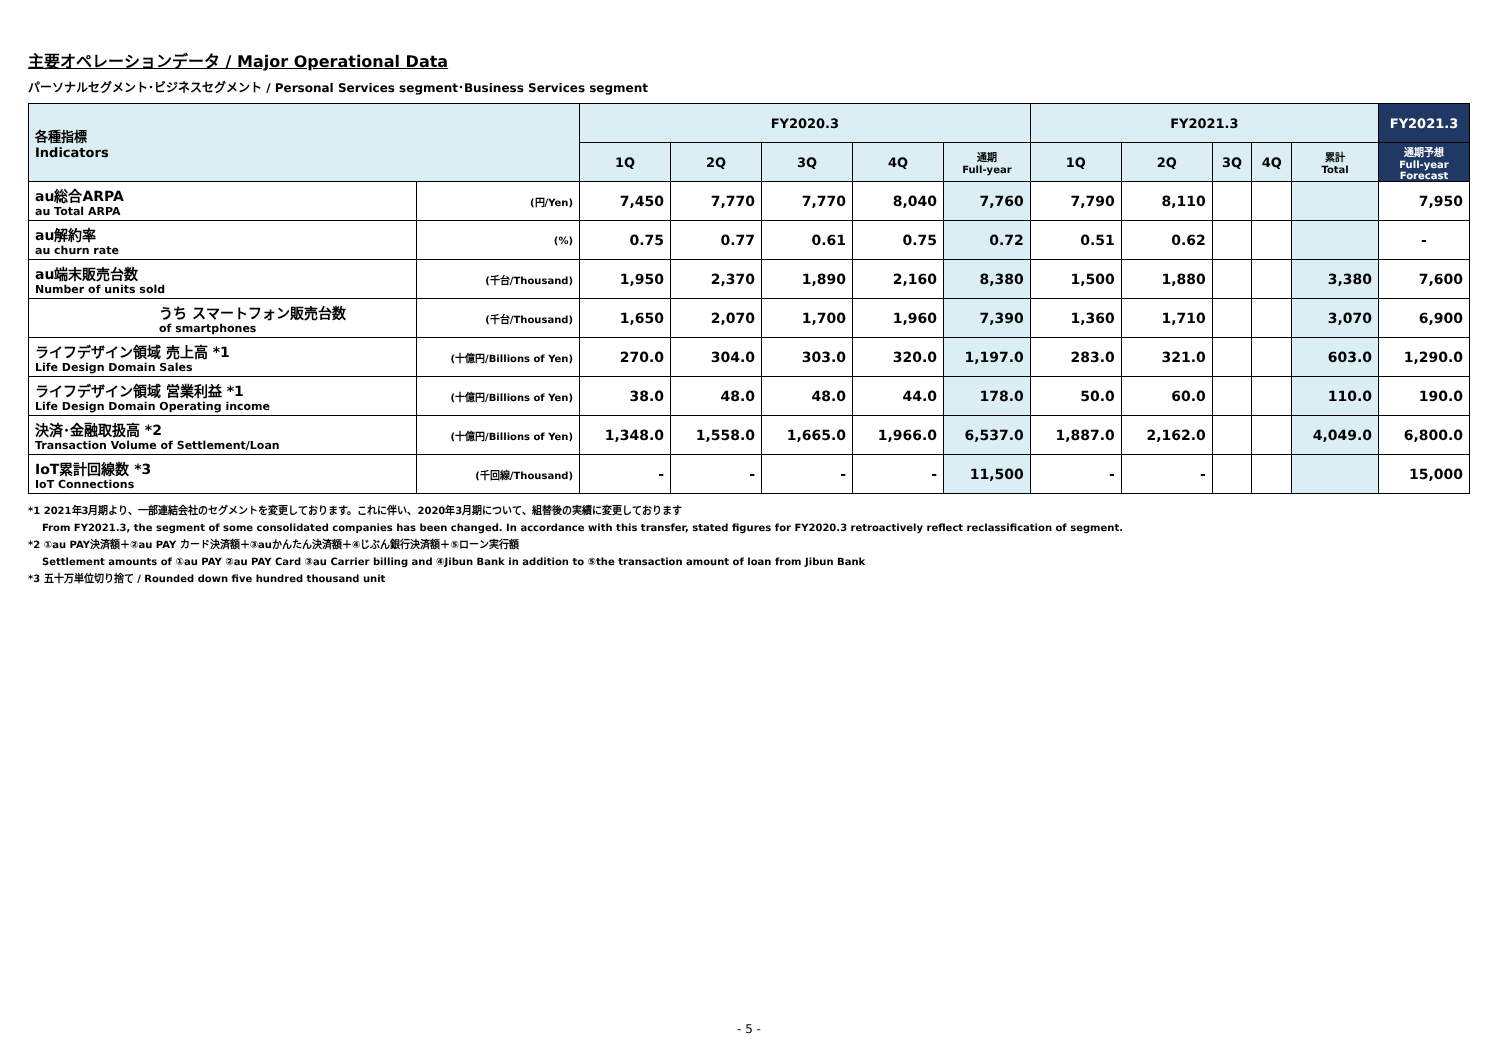主要オペレーションデータ / Major Operational Data
パーソナルセグメント･ビジネスセグメント / Personal Services segment･Business Services segment
| 各種指標 Indicators | | FY2020.3 | | | | | FY2021.3 | | | | | FY2021.3 |
| --- | --- | --- | --- | --- | --- | --- | --- | --- | --- | --- | --- | --- |
| | | 1Q | 2Q | 3Q | 4Q | 通期 Full-year | 1Q | 2Q | 3Q | 4Q | 累計 Total | 通期予想 Full-year Forecast |
| au総合ARPA au Total ARPA | (円/Yen) | 7,450 | 7,770 | 7,770 | 8,040 | 7,760 | 7,790 | 8,110 | | | | 7,950 |
| au解約率 au churn rate | (%) | 0.75 | 0.77 | 0.61 | 0.75 | 0.72 | 0.51 | 0.62 | | | | - |
| au端末販売台数 Number of units sold | (千台/Thousand) | 1,950 | 2,370 | 1,890 | 2,160 | 8,380 | 1,500 | 1,880 | | | 3,380 | 7,600 |
| うち スマートフォン販売台数 of smartphones | (千台/Thousand) | 1,650 | 2,070 | 1,700 | 1,960 | 7,390 | 1,360 | 1,710 | | | 3,070 | 6,900 |
| ライフデザイン領域 売上高 *1 Life Design Domain Sales | (十億円/Billions of Yen) | 270.0 | 304.0 | 303.0 | 320.0 | 1,197.0 | 283.0 | 321.0 | | | 603.0 | 1,290.0 |
| ライフデザイン領域 営業利益 *1 Life Design Domain Operating income | (十億円/Billions of Yen) | 38.0 | 48.0 | 48.0 | 44.0 | 178.0 | 50.0 | 60.0 | | | 110.0 | 190.0 |
| 決済･金融取扱高 *2 Transaction Volume of Settlement/Loan | (十億円/Billions of Yen) | 1,348.0 | 1,558.0 | 1,665.0 | 1,966.0 | 6,537.0 | 1,887.0 | 2,162.0 | | | 4,049.0 | 6,800.0 |
| IoT累計回線数 *3 IoT Connections | (千回線/Thousand) | - | - | - | - | 11,500 | - | - | | | | 15,000 |
*1 2021年3月期より、一部連結会社のセグメントを変更しております。これに伴い、2020年3月期について、組替後の実績に変更しております
From FY2021.3, the segment of some consolidated companies has been changed. In accordance with this transfer, stated figures for FY2020.3 retroactively reflect reclassification of segment.
*2 ①au PAY決済額＋②au PAY カード決済額＋③auかんたん決済額＋④じぶん銀行決済額＋⑤ローン実行額
Settlement amounts of ①au PAY ②au PAY Card ③au Carrier billing and ④Jibun Bank in addition to ⑤the transaction amount of loan from Jibun Bank
*3 五十万単位切り捨て / Rounded down five hundred thousand unit
- 5 -